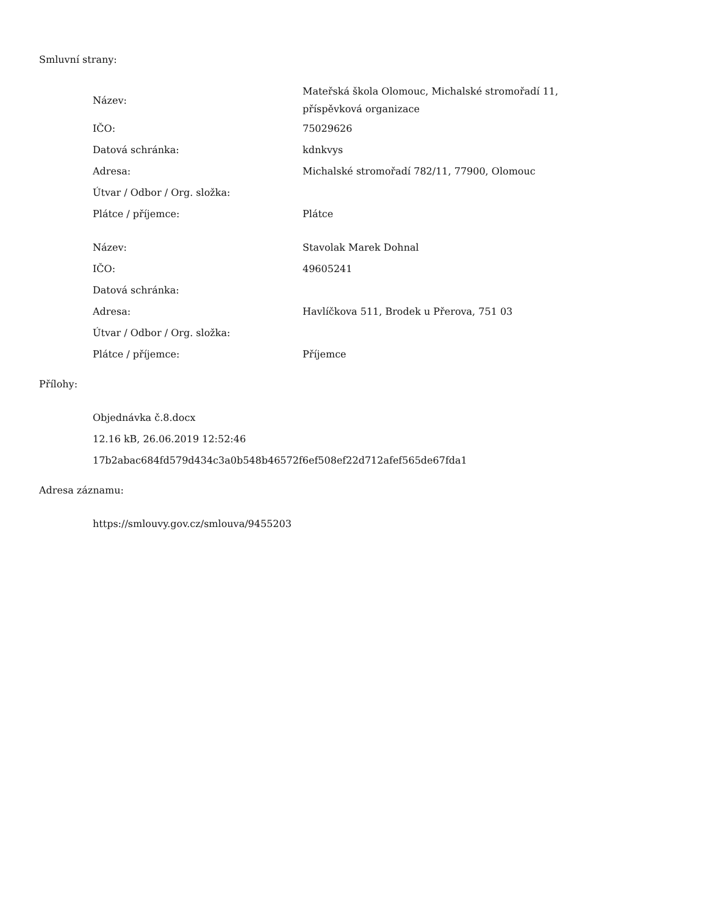Smluvní strany:
| Název: | Mateřská škola Olomouc, Michalské stromořadí 11, příspěvková organizace |
| IČO: | 75029626 |
| Datová schránka: | kdnkvys |
| Adresa: | Michalské stromořadí 782/11, 77900, Olomouc |
| Útvar / Odbor / Org. složka: | |
| Plátce / příjemce: | Plátce |
| Název: | Stavolak Marek Dohnal |
| IČO: | 49605241 |
| Datová schránka: | |
| Adresa: | Havlíčkova 511, Brodek u Přerova, 751 03 |
| Útvar / Odbor / Org. složka: | |
| Plátce / příjemce: | Příjemce |
Přílohy:
Objednávka č.8.docx
12.16 kB, 26.06.2019 12:52:46
17b2abac684fd579d434c3a0b548b46572f6ef508ef22d712afef565de67fda1
Adresa záznamu:
https://smlouvy.gov.cz/smlouva/9455203